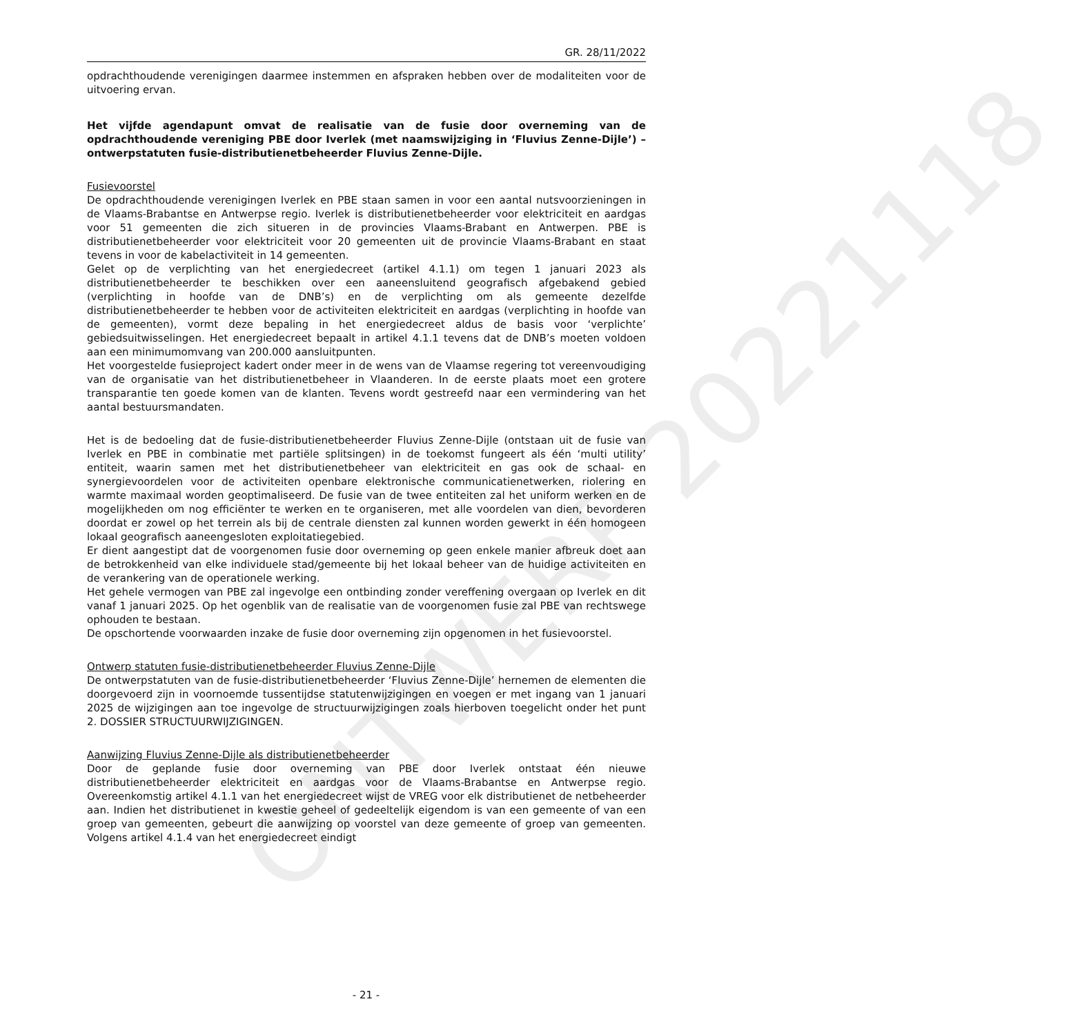ONTWERP 20221118
GR. 28/11/2022
opdrachthoudende verenigingen daarmee instemmen en afspraken hebben over de modaliteiten voor de uitvoering ervan.
Het vijfde agendapunt omvat de realisatie van de fusie door overneming van de opdrachthoudende vereniging PBE door Iverlek (met naamswijziging in ‘Fluvius Zenne-Dijle’) – ontwerpstatuten fusie-distributienetbeheerder Fluvius Zenne-Dijle.
Fusievoorstel
De opdrachthoudende verenigingen Iverlek en PBE staan samen in voor een aantal nutsvoorzieningen in de Vlaams-Brabantse en Antwerpse regio. Iverlek is distributienetbeheerder voor elektriciteit en aardgas voor 51 gemeenten die zich situeren in de provincies Vlaams-Brabant en Antwerpen. PBE is distributienetbeheerder voor elektriciteit voor 20 gemeenten uit de provincie Vlaams-Brabant en staat tevens in voor de kabelactiviteit in 14 gemeenten.
Gelet op de verplichting van het energiedecreet (artikel 4.1.1) om tegen 1 januari 2023 als distributienetbeheerder te beschikken over een aaneensluitend geografisch afgebakend gebied (verplichting in hoofde van de DNB’s) en de verplichting om als gemeente dezelfde distributienetbeheerder te hebben voor de activiteiten elektriciteit en aardgas (verplichting in hoofde van de gemeenten), vormt deze bepaling in het energiedecreet aldus de basis voor ‘verplichte’ gebiedsuitwisselingen. Het energiedecreet bepaalt in artikel 4.1.1 tevens dat de DNB’s moeten voldoen aan een minimumomvang van 200.000 aansluitpunten.
Het voorgestelde fusieproject kadert onder meer in de wens van de Vlaamse regering tot vereenvoudiging van de organisatie van het distributienetbeheer in Vlaanderen. In de eerste plaats moet een grotere transparantie ten goede komen van de klanten. Tevens wordt gestreefd naar een vermindering van het aantal bestuursmandaten.
Het is de bedoeling dat de fusie-distributienetbeheerder Fluvius Zenne-Dijle (ontstaan uit de fusie van Iverlek en PBE in combinatie met partiële splitsingen) in de toekomst fungeert als één ‘multi utility’ entiteit, waarin samen met het distributienetbeheer van elektriciteit en gas ook de schaal- en synergievoordelen voor de activiteiten openbare elektronische communicatienetwerken, riolering en warmte maximaal worden geoptimaliseerd. De fusie van de twee entiteiten zal het uniform werken en de mogelijkheden om nog efficiënter te werken en te organiseren, met alle voordelen van dien, bevorderen doordat er zowel op het terrein als bij de centrale diensten zal kunnen worden gewerkt in één homogeen lokaal geografisch aaneengesloten exploitatiegebied.
Er dient aangestipt dat de voorgenomen fusie door overneming op geen enkele manier afbreuk doet aan de betrokkenheid van elke individuele stad/gemeente bij het lokaal beheer van de huidige activiteiten en de verankering van de operationele werking.
Het gehele vermogen van PBE zal ingevolge een ontbinding zonder vereffening overgaan op Iverlek en dit vanaf 1 januari 2025. Op het ogenblik van de realisatie van de voorgenomen fusie zal PBE van rechtswege ophouden te bestaan.
De opschortende voorwaarden inzake de fusie door overneming zijn opgenomen in het fusievoorstel.
Ontwerp statuten fusie-distributienetbeheerder Fluvius Zenne-Dijle
De ontwerpstatuten van de fusie-distributienetbeheerder ‘Fluvius Zenne-Dijle’ hernemen de elementen die doorgevoerd zijn in voornoemde tussentijdse statutenwijzigingen en voegen er met ingang van 1 januari 2025 de wijzigingen aan toe ingevolge de structuurwijzigingen zoals hierboven toegelicht onder het punt 2. DOSSIER STRUCTUURWIJZIGINGEN.
Aanwijzing Fluvius Zenne-Dijle als distributienetbeheerder
Door de geplande fusie door overneming van PBE door Iverlek ontstaat één nieuwe distributienetbeheerder elektriciteit en aardgas voor de Vlaams-Brabantse en Antwerpse regio. Overeenkomstig artikel 4.1.1 van het energiedecreet wijst de VREG voor elk distributienet de netbeheerder aan. Indien het distributienet in kwestie geheel of gedeeltelijk eigendom is van een gemeente of van een groep van gemeenten, gebeurt die aanwijzing op voorstel van deze gemeente of groep van gemeenten. Volgens artikel 4.1.4 van het energiedecreet eindigt
- 21 -